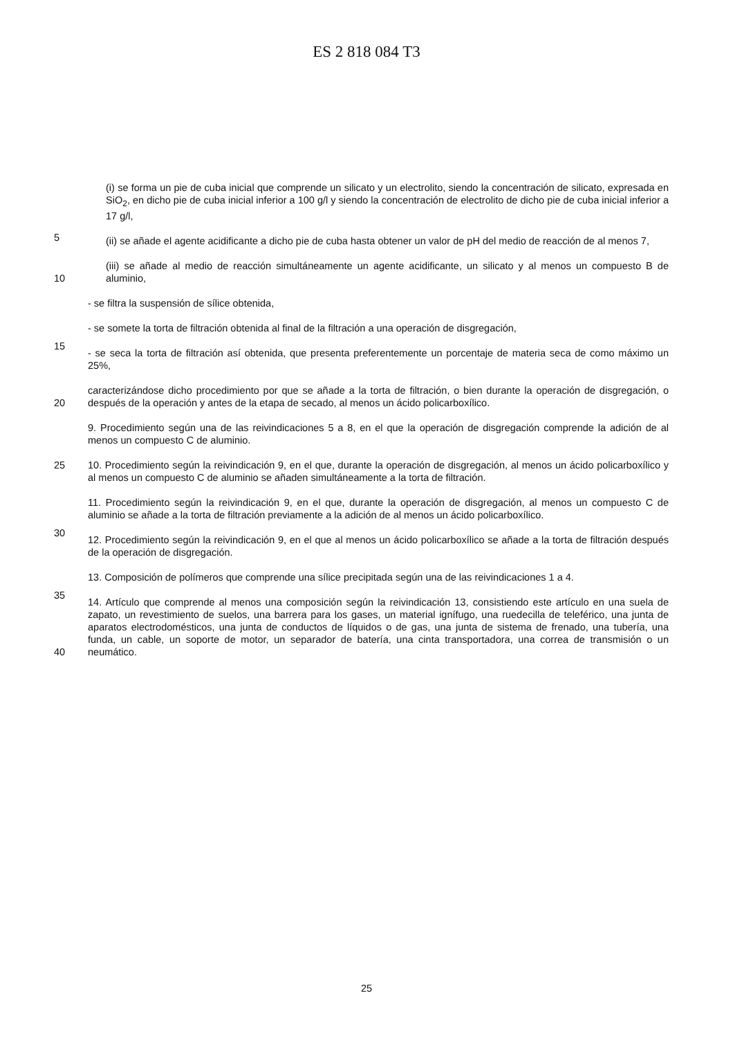ES 2 818 084 T3
5
(i) se forma un pie de cuba inicial que comprende un silicato y un electrolito, siendo la concentración de silicato, expresada en SiO<sub>2</sub>, en dicho pie de cuba inicial inferior a 100 g/l y siendo la concentración de electrolito de dicho pie de cuba inicial inferior a 17 g/l,
(ii) se añade el agente acidificante a dicho pie de cuba hasta obtener un valor de pH del medio de reacción de al menos 7,
10
(iii) se añade al medio de reacción simultáneamente un agente acidificante, un silicato y al menos un compuesto B de aluminio,
- se filtra la suspensión de sílice obtenida,
15
- se somete la torta de filtración obtenida al final de la filtración a una operación de disgregación,
- se seca la torta de filtración así obtenida, que presenta preferentemente un porcentaje de materia seca de como máximo un 25%,
20
caracterizándose dicho procedimiento por que se añade a la torta de filtración, o bien durante la operación de disgregación, o después de la operación y antes de la etapa de secado, al menos un ácido policarboxílico.
9. Procedimiento según una de las reivindicaciones 5 a 8, en el que la operación de disgregación comprende la adición de al menos un compuesto C de aluminio.
25
10. Procedimiento según la reivindicación 9, en el que, durante la operación de disgregación, al menos un ácido policarboxílico y al menos un compuesto C de aluminio se añaden simultáneamente a la torta de filtración.
30
11. Procedimiento según la reivindicación 9, en el que, durante la operación de disgregación, al menos un compuesto C de aluminio se añade a la torta de filtración previamente a la adición de al menos un ácido policarboxílico.
12. Procedimiento según la reivindicación 9, en el que al menos un ácido policarboxílico se añade a la torta de filtración después de la operación de disgregación.
35
13. Composición de polímeros que comprende una sílice precipitada según una de las reivindicaciones 1 a 4.
40
14. Artículo que comprende al menos una composición según la reivindicación 13, consistiendo este artículo en una suela de zapato, un revestimiento de suelos, una barrera para los gases, un material ignífugo, una ruedecilla de teleférico, una junta de aparatos electrodomésticos, una junta de conductos de líquidos o de gas, una junta de sistema de frenado, una tubería, una funda, un cable, un soporte de motor, un separador de batería, una cinta transportadora, una correa de transmisión o un neumático.
25